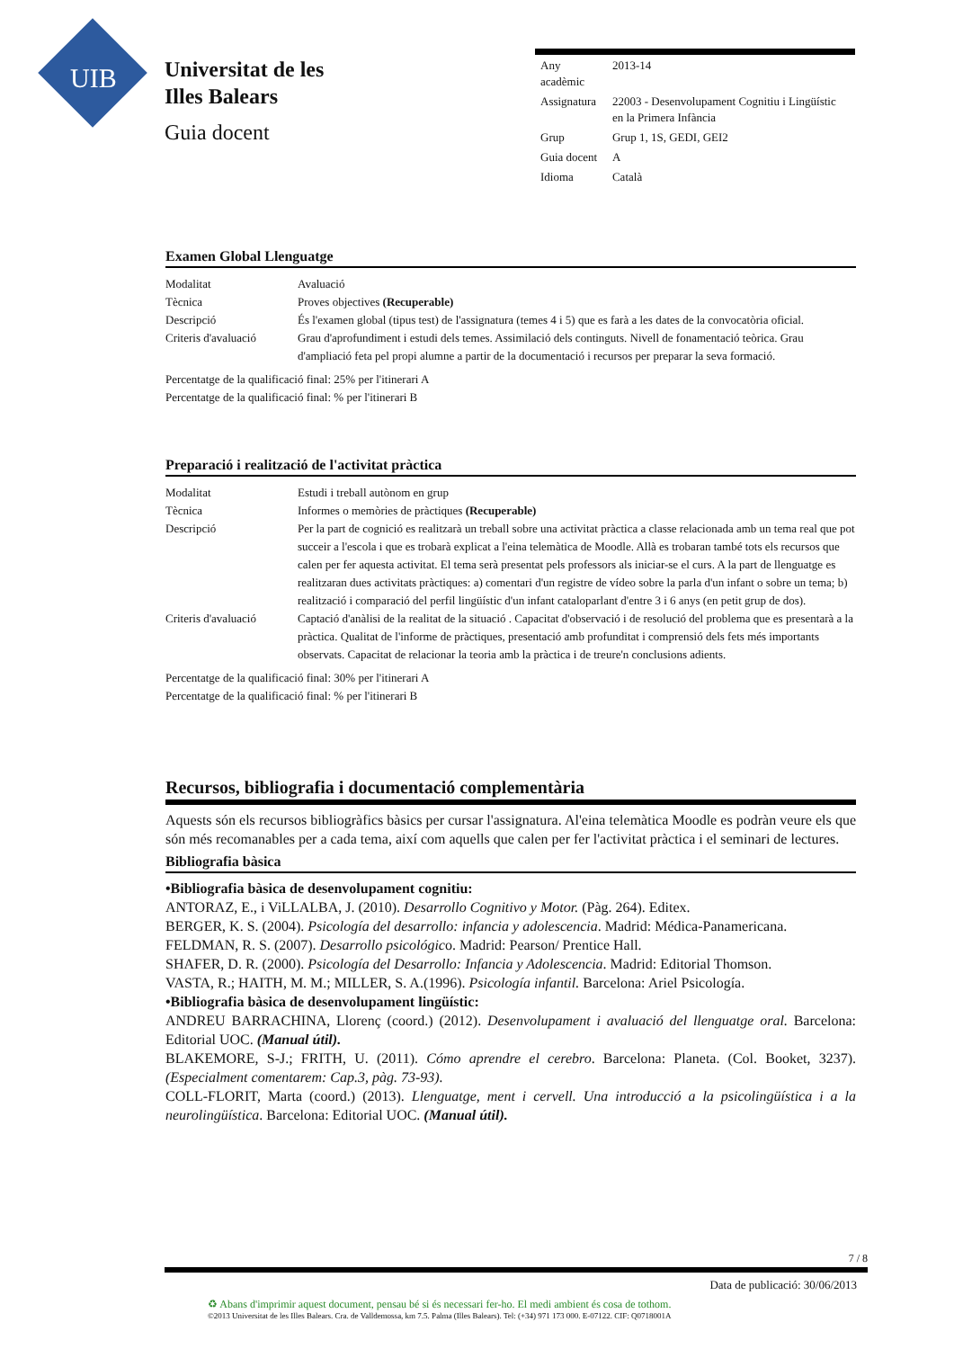UIB
Universitat de les
Illes Balears
Guia docent
| Any acadèmic | 2013-14 |
| Assignatura | 22003 - Desenvolupament Cognitiu i Lingüístic en la Primera Infància |
| Grup | Grup 1, 1S, GEDI, GEI2 |
| Guia docent | A |
| Idioma | Català |
Examen Global Llenguatge
| Modalitat | Avaluació |
| Tècnica | Proves objectives (Recuperable) |
| Descripció | És l'examen global (tipus test) de l'assignatura (temes 4 i 5) que es farà a les dates de la convocatòria oficial. |
| Criteris d'avaluació | Grau d'aprofundiment i estudi dels temes. Assimilació dels continguts. Nivell de fonamentació teòrica. Grau d'ampliació feta pel propi alumne a partir de la documentació i recursos per preparar la seva formació. |
Percentatge de la qualificació final: 25% per l'itinerari A
Percentatge de la qualificació final: % per l'itinerari B
Preparació i realització de l'activitat pràctica
| Modalitat | Estudi i treball autònom en grup |
| Tècnica | Informes o memòries de pràctiques (Recuperable) |
| Descripció | Per la part de cognició es realitzarà un treball sobre una activitat pràctica a classe relacionada amb un tema real que pot succeir a l'escola i que es trobarà explicat a l'eina telemàtica de Moodle. Allà es trobaran també tots els recursos que calen per fer aquesta activitat. El tema serà presentat pels professors als iniciar-se el curs. A la part de llenguatge es realitzaran dues activitats pràctiques: a) comentari d'un registre de vídeo sobre la parla d'un infant o sobre un tema; b) realització i comparació del perfil lingüístic d'un infant cataloparlant d'entre 3 i 6 anys (en petit grup de dos). |
| Criteris d'avaluació | Captació d'anàlisi de la realitat de la situació . Capacitat d'observació i de resolució del problema que es presentarà a la pràctica. Qualitat de l'informe de pràctiques, presentació amb profunditat i comprensió dels fets més importants observats. Capacitat de relacionar la teoria amb la pràctica i de treure'n conclusions adients. |
Percentatge de la qualificació final: 30% per l'itinerari A
Percentatge de la qualificació final: % per l'itinerari B
Recursos, bibliografia i documentació complementària
Aquests són els recursos bibliogràfics bàsics per cursar l'assignatura. Al'eina telemàtica Moodle es podràn veure els que són més recomanables per a cada tema, així com aquells que calen per fer l'activitat pràctica i el seminari de lectures.
Bibliografia bàsica
•Bibliografia bàsica de desenvolupament cognitiu:
ANTORAZ, E., i ViLLALBA, J. (2010). Desarrollo Cognitivo y Motor. (Pàg. 264). Editex.
BERGER, K. S. (2004). Psicología del desarrollo: infancia y adolescencia. Madrid: Médica-Panamericana.
FELDMAN, R. S. (2007). Desarrollo psicológico. Madrid: Pearson/ Prentice Hall.
SHAFER, D. R. (2000). Psicología del Desarrollo: Infancia y Adolescencia. Madrid: Editorial Thomson.
VASTA, R.; HAITH, M. M.; MILLER, S. A.(1996). Psicología infantil. Barcelona: Ariel Psicología.
•Bibliografia bàsica de desenvolupament lingüístic:
ANDREU BARRACHINA, Llorenç (coord.) (2012). Desenvolupament i avaluació del llenguatge oral. Barcelona: Editorial UOC. (Manual útil).
BLAKEMORE, S-J.; FRITH, U. (2011). Cómo aprendre el cerebro. Barcelona: Planeta. (Col. Booket, 3237). (Especialment comentarem: Cap.3, pàg. 73-93).
COLL-FLORIT, Marta (coord.) (2013). Llenguatge, ment i cervell. Una introducció a la psicolingüística i a la neurolingüística. Barcelona: Editorial UOC. (Manual útil).
7 / 8
Data de publicació: 30/06/2013
♻ Abans d'imprimir aquest document, pensau bé si és necessari fer-ho. El medi ambient és cosa de tothom.
©2013 Universitat de les Illes Balears. Cra. de Valldemossa, km 7.5. Palma (Illes Balears). Tel: (+34) 971 173 000. E-07122. CIF: Q0718001A